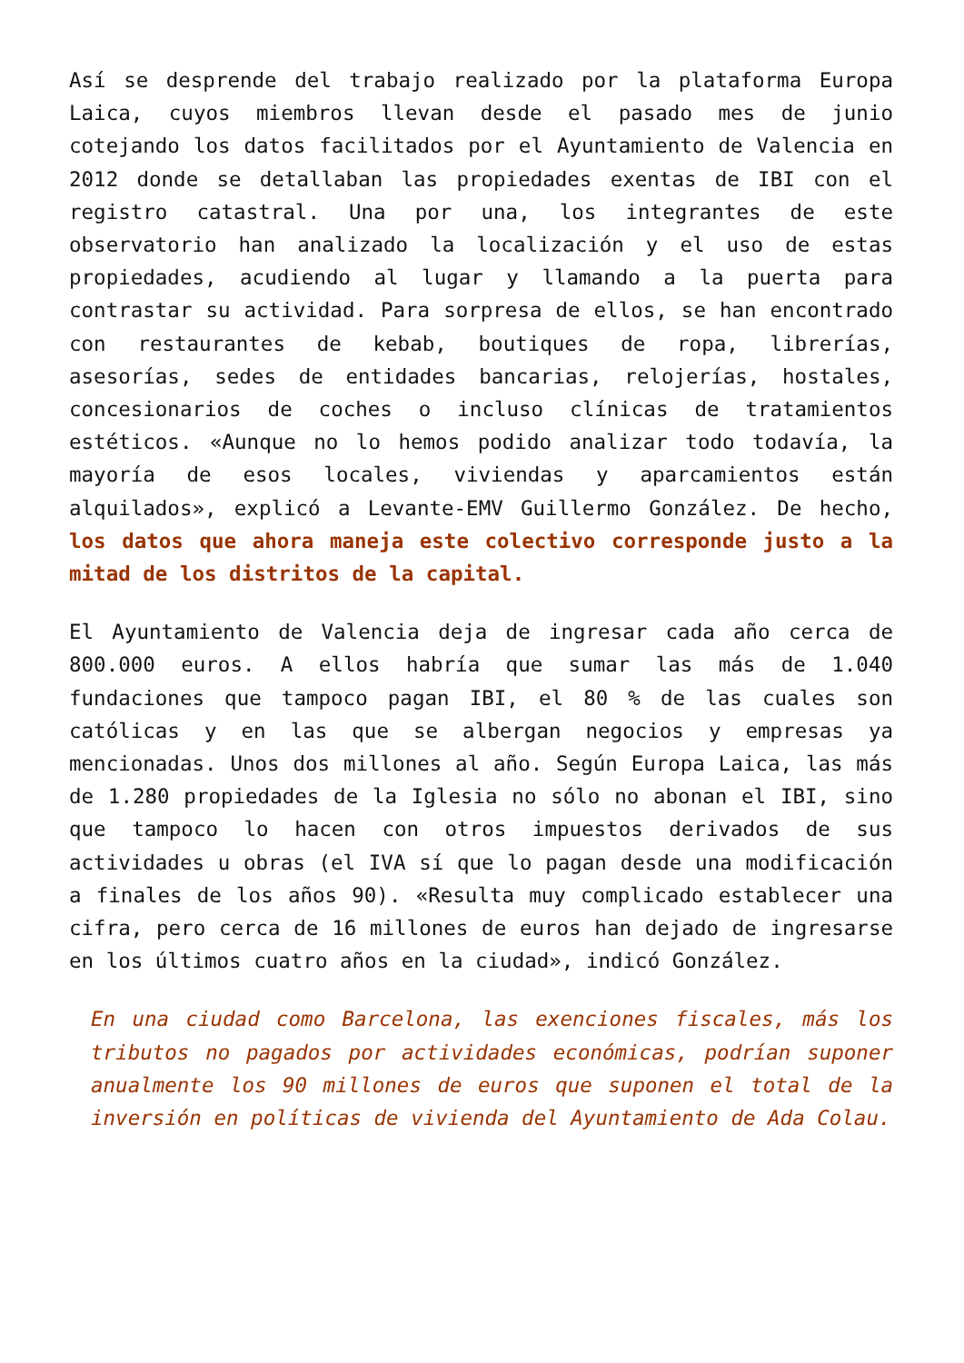Así se desprende del trabajo realizado por la plataforma Europa Laica, cuyos miembros llevan desde el pasado mes de junio cotejando los datos facilitados por el Ayuntamiento de Valencia en 2012 donde se detallaban las propiedades exentas de IBI con el registro catastral. Una por una, los integrantes de este observatorio han analizado la localización y el uso de estas propiedades, acudiendo al lugar y llamando a la puerta para contrastar su actividad. Para sorpresa de ellos, se han encontrado con restaurantes de kebab, boutiques de ropa, librerías, asesorías, sedes de entidades bancarias, relojerías, hostales, concesionarios de coches o incluso clínicas de tratamientos estéticos. «Aunque no lo hemos podido analizar todo todavía, la mayoría de esos locales, viviendas y aparcamientos están alquilados», explicó a Levante-EMV Guillermo González. De hecho, los datos que ahora maneja este colectivo corresponde justo a la mitad de los distritos de la capital.
El Ayuntamiento de Valencia deja de ingresar cada año cerca de 800.000 euros. A ellos habría que sumar las más de 1.040 fundaciones que tampoco pagan IBI, el 80 % de las cuales son católicas y en las que se albergan negocios y empresas ya mencionadas. Unos dos millones al año. Según Europa Laica, las más de 1.280 propiedades de la Iglesia no sólo no abonan el IBI, sino que tampoco lo hacen con otros impuestos derivados de sus actividades u obras (el IVA sí que lo pagan desde una modificación a finales de los años 90). «Resulta muy complicado establecer una cifra, pero cerca de 16 millones de euros han dejado de ingresarse en los últimos cuatro años en la ciudad», indicó González.
En una ciudad como Barcelona, las exenciones fiscales, más los tributos no pagados por actividades económicas, podrían suponer anualmente los 90 millones de euros que suponen el total de la inversión en políticas de vivienda del Ayuntamiento de Ada Colau.